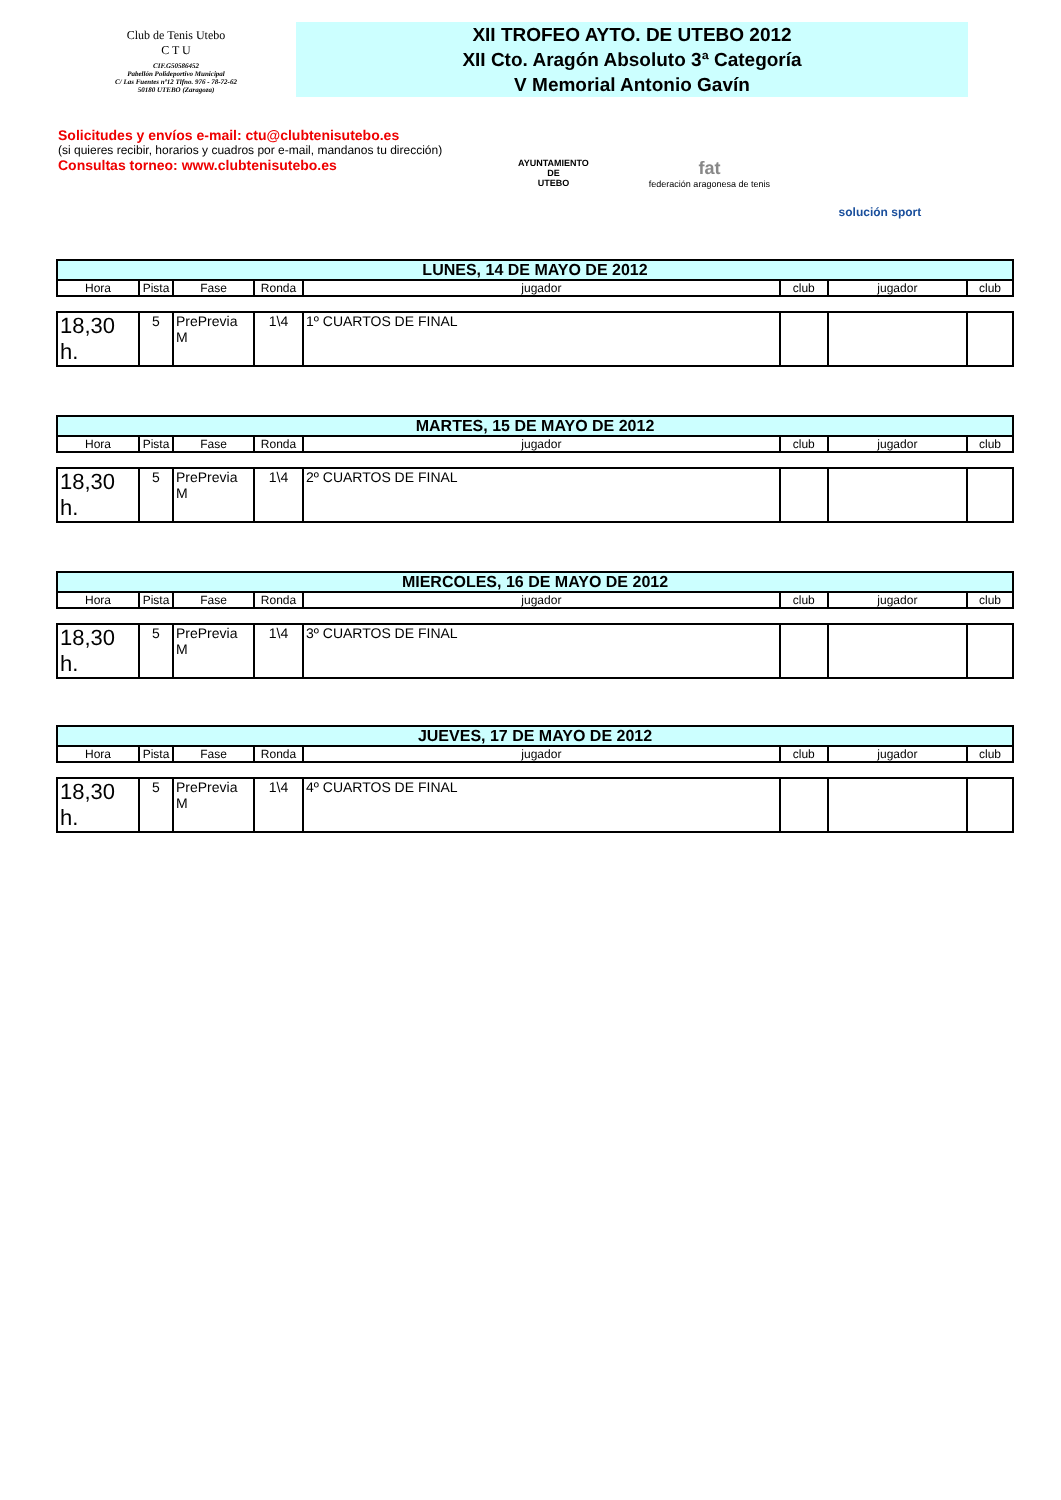Club de Tenis Utebo
C T U
CIF.G50586452
Pabellón Polideportivo Municipal
C/ Las Fuentes nº12 Tlfno. 976 - 78-72-62
50180 UTEBO (Zaragoza)
XII TROFEO AYTO. DE UTEBO 2012
XII Cto. Aragón Absoluto 3ª Categoría
V Memorial Antonio Gavín
Solicitudes y envíos e-mail: ctu@clubtenisutebo.es
(si quieres recibir, horarios y cuadros por e-mail, mandanos tu dirección)
Consultas torneo: www.clubtenisutebo.es
AYUNTAMIENTO
DE
UTEBO
fat
federación aragonesa de tenis
solución sport
| LUNES, 14 DE MAYO DE 2012 | | | | | | | |
| --- | --- | --- | --- | --- | --- | --- | --- |
| Hora | Pista | Fase | Ronda | jugador | club | jugador | club |
| 18,30 h. | 5 | PrePrevia M | 1\4 | 1º CUARTOS DE FINAL | | | |
| MARTES, 15 DE MAYO DE 2012 | | | | | | | |
| --- | --- | --- | --- | --- | --- | --- | --- |
| Hora | Pista | Fase | Ronda | jugador | club | jugador | club |
| 18,30 h. | 5 | PrePrevia M | 1\4 | 2º CUARTOS DE FINAL | | | |
| MIERCOLES, 16 DE MAYO DE 2012 | | | | | | | |
| --- | --- | --- | --- | --- | --- | --- | --- |
| Hora | Pista | Fase | Ronda | jugador | club | jugador | club |
| 18,30 h. | 5 | PrePrevia M | 1\4 | 3º CUARTOS DE FINAL | | | |
| JUEVES, 17 DE MAYO DE 2012 | | | | | | | |
| --- | --- | --- | --- | --- | --- | --- | --- |
| Hora | Pista | Fase | Ronda | jugador | club | jugador | club |
| 18,30 h. | 5 | PrePrevia M | 1\4 | 4º CUARTOS DE FINAL | | | |